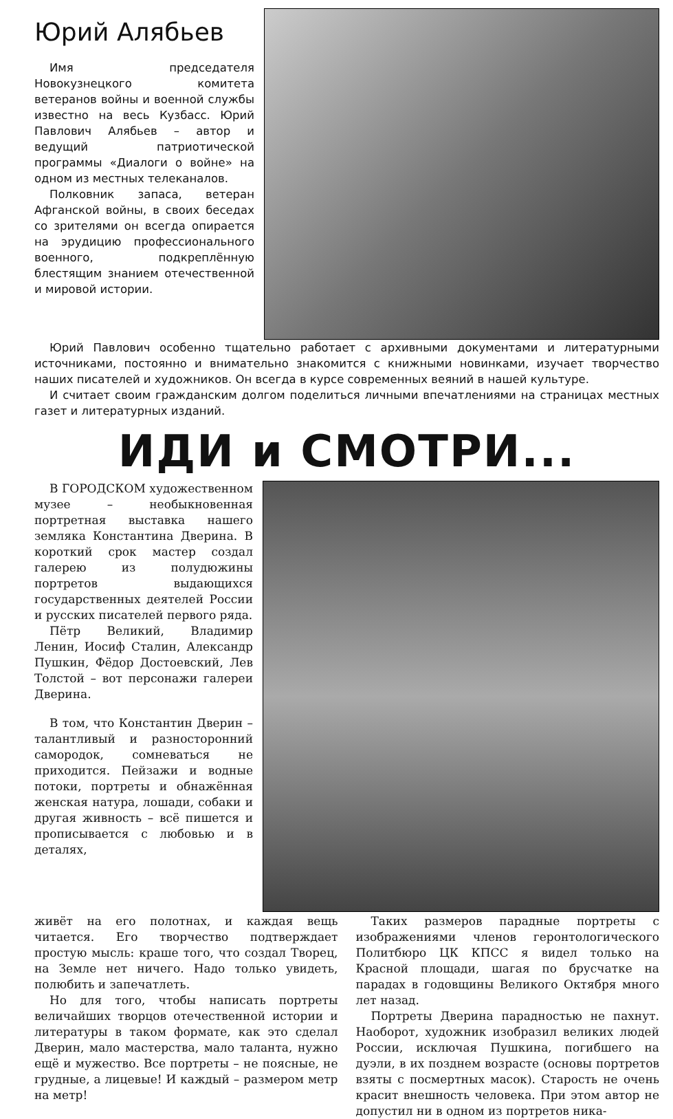Юрий Алябьев
Имя председателя Новокузнецкого комитета ветеранов войны и военной службы известно на весь Кузбасс. Юрий Павлович Алябьев – автор и ведущий патриотической программы «Диалоги о войне» на одном из местных телеканалов.
Полковник запаса, ветеран Афганской войны, в своих беседах со зрителями он всегда опирается на эрудицию профессионального военного, подкреплённую блестящим знанием отечественной и мировой истории.
Юрий Павлович особенно тщательно работает с архивными документами и литературными источниками, постоянно и внимательно знакомится с книжными новинками, изучает творчество наших писателей и художников. Он всегда в курсе современных веяний в нашей культуре.
И считает своим гражданским долгом поделиться личными впечатлениями на страницах местных газет и литературных изданий.
ИДИ и СМОТРИ...
В ГОРОДСКОМ художественном музее – необыкновенная портретная выставка нашего земляка Константина Дверина. В короткий срок мастер создал галерею из полудюжины портретов выдающихся государственных деятелей России и русских писателей первого ряда.
Пётр Великий, Владимир Ленин, Иосиф Сталин, Александр Пушкин, Фёдор Достоевский, Лев Толстой – вот персонажи галереи Дверина.
В том, что Константин Дверин – талантливый и разносторонний самородок, сомневаться не приходится. Пейзажи и водные потоки, портреты и обнажённая женская натура, лошади, собаки и другая живность – всё пишется и прописывается с любовью и в деталях,
живёт на его полотнах, и каждая вещь читается. Его творчество подтверждает простую мысль: краше того, что создал Творец, на Земле нет ничего. Надо только увидеть, полюбить и запечатлеть.
Но для того, чтобы написать портреты величайших творцов отечественной истории и литературы в таком формате, как это сделал Дверин, мало мастерства, мало таланта, нужно ещё и мужество. Все портреты – не поясные, не грудные, а лицевые! И каждый – размером метр на метр!
Таких размеров парадные портреты с изображениями членов геронтологического Политбюро ЦК КПСС я видел только на Красной площади, шагая по брусчатке на парадах в годовщины Великого Октября много лет назад.
Портреты Дверина парадностью не пахнут. Наоборот, художник изобразил великих людей России, исключая Пушкина, погибшего на дуэли, в их позднем возрасте (основы портретов взяты с посмертных масок). Старость не очень красит внешность человека. При этом автор не допустил ни в одном из портретов ника-